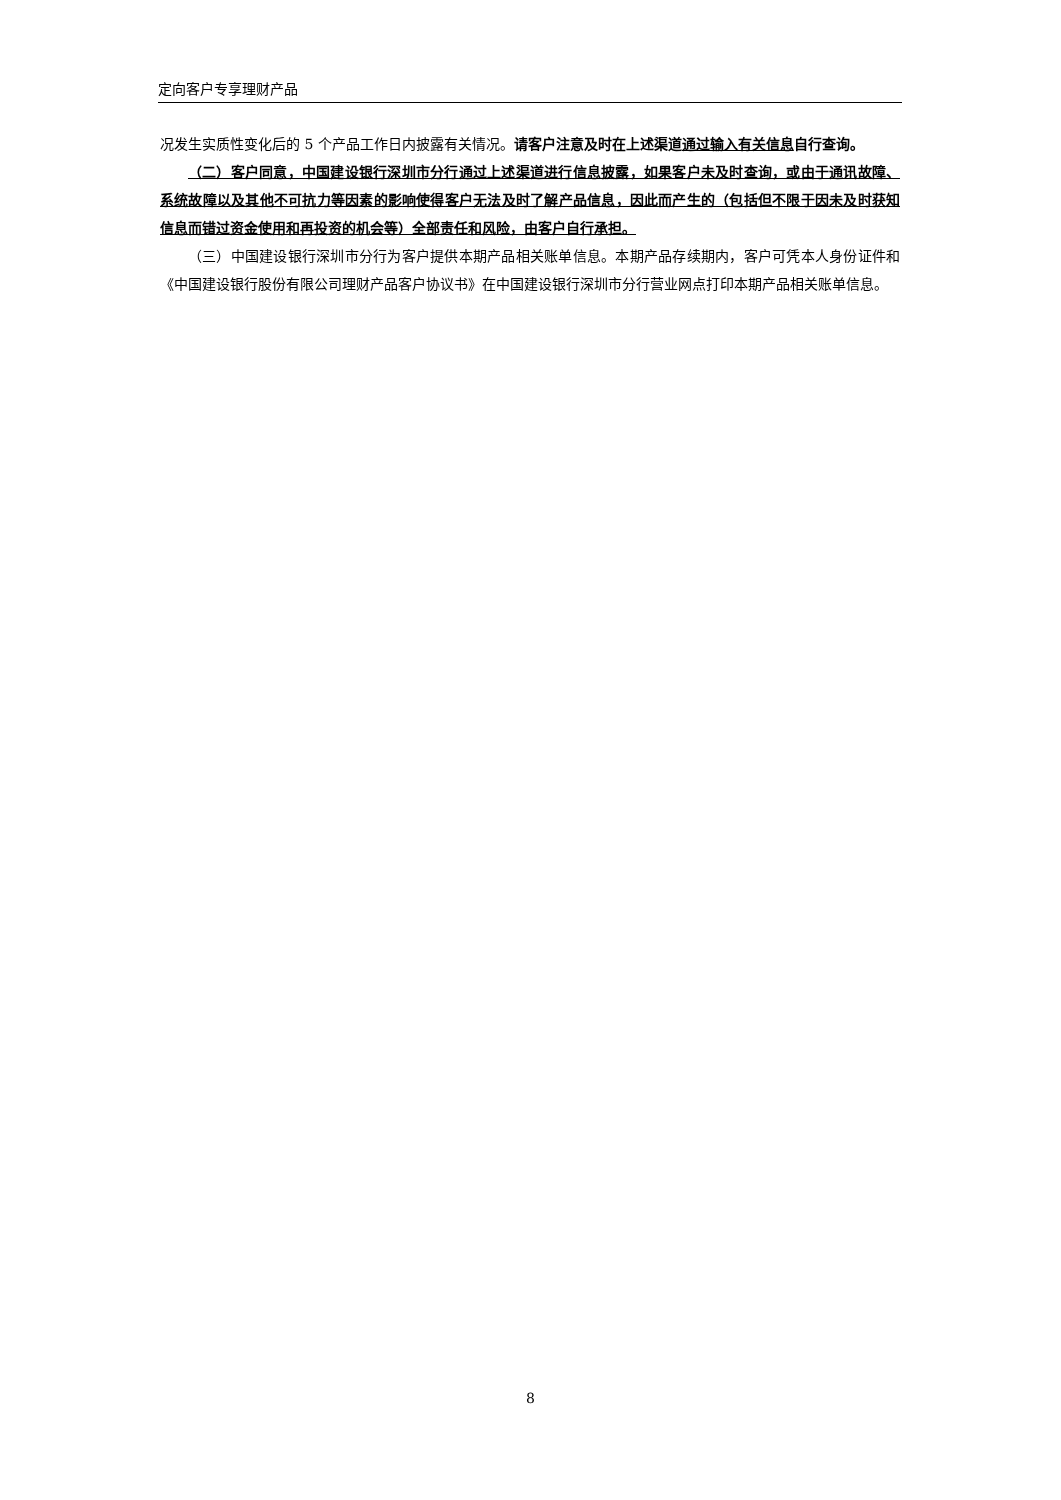定向客户专享理财产品
况发生实质性变化后的 5 个产品工作日内披露有关情况。请客户注意及时在上述渠道通过输入有关信息自行查询。
（二）客户同意，中国建设银行深圳市分行通过上述渠道进行信息披露，如果客户未及时查询，或由于通讯故障、系统故障以及其他不可抗力等因素的影响使得客户无法及时了解产品信息，因此而产生的（包括但不限于因未及时获知信息而错过资金使用和再投资的机会等）全部责任和风险，由客户自行承担。
（三）中国建设银行深圳市分行为客户提供本期产品相关账单信息。本期产品存续期内，客户可凭本人身份证件和《中国建设银行股份有限公司理财产品客户协议书》在中国建设银行深圳市分行营业网点打印本期产品相关账单信息。
8